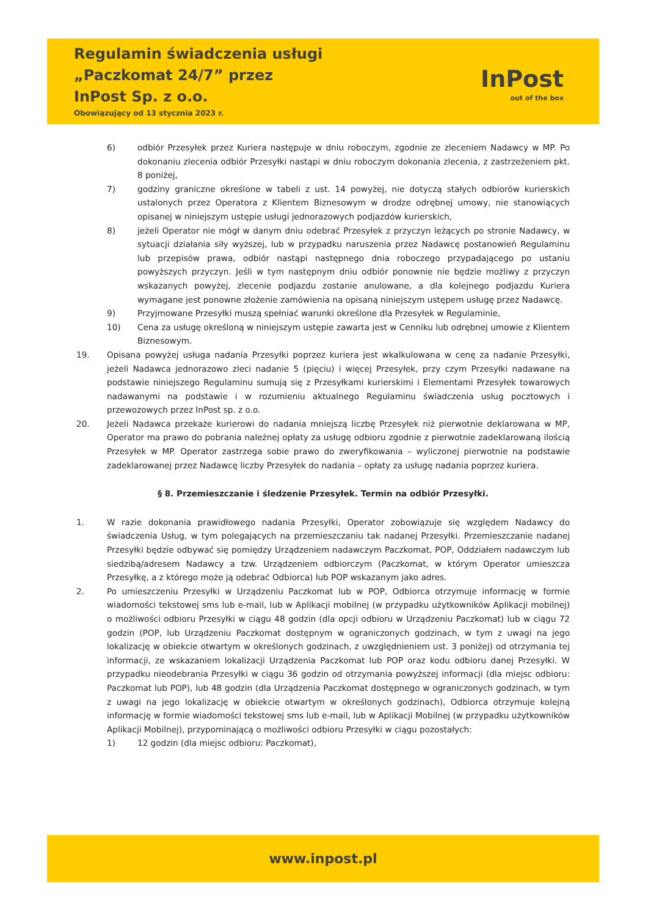Regulamin świadczenia usługi
„Paczkomat 24/7” przez
InPost Sp. z o.o.
Obowiązujący od 13 stycznia 2023 r.
InPost
out of the box
6) odbiór Przesyłek przez Kuriera następuje w dniu roboczym, zgodnie ze zleceniem Nadawcy w MP. Po dokonaniu zlecenia odbiór Przesyłki nastąpi w dniu roboczym dokonania zlecenia, z zastrzeżeniem pkt. 8 poniżej,
7) godziny graniczne określone w tabeli z ust. 14 powyżej, nie dotyczą stałych odbiorów kurierskich ustalonych przez Operatora z Klientem Biznesowym w drodze odrębnej umowy, nie stanowiących opisanej w niniejszym ustępie usługi jednorazowych podjazdów kurierskich,
8) jeżeli Operator nie mógł w danym dniu odebrać Przesyłek z przyczyn leżących po stronie Nadawcy, w sytuacji działania siły wyższej, lub w przypadku naruszenia przez Nadawcę postanowień Regulaminu lub przepisów prawa, odbiór nastąpi następnego dnia roboczego przypadającego po ustaniu powyższych przyczyn. Jeśli w tym następnym dniu odbiór ponownie nie będzie możliwy z przyczyn wskazanych powyżej, zlecenie podjazdu zostanie anulowane, a dla kolejnego podjazdu Kuriera wymagane jest ponowne złożenie zamówienia na opisaną niniejszym ustępem usługę przez Nadawcę.
9) Przyjmowane Przesyłki muszą spełniać warunki określone dla Przesyłek w Regulaminie,
10) Cena za usługę określoną w niniejszym ustępie zawarta jest w Cenniku lub odrębnej umowie z Klientem Biznesowym.
19. Opisana powyżej usługa nadania Przesyłki poprzez kuriera jest wkalkulowana w cenę za nadanie Przesyłki, jeżeli Nadawca jednorazowo zleci nadanie 5 (pięciu) i więcej Przesyłek, przy czym Przesyłki nadawane na podstawie niniejszego Regulaminu sumują się z Przesyłkami kurierskimi i Elementami Przesyłek towarowych nadawanymi na podstawie i w rozumieniu aktualnego Regulaminu świadczenia usług pocztowych i przewozowych przez InPost sp. z o.o.
20. Jeżeli Nadawca przekaże kurierowi do nadania mniejszą liczbę Przesyłek niż pierwotnie deklarowana w MP, Operator ma prawo do pobrania należnej opłaty za usługę odbioru zgodnie z pierwotnie zadeklarowaną ilością Przesyłek w MP. Operator zastrzega sobie prawo do zweryfikowania – wyliczonej pierwotnie na podstawie zadeklarowanej przez Nadawcę liczby Przesyłek do nadania – opłaty za usługę nadania poprzez kuriera.
§ 8. Przemieszczanie i śledzenie Przesyłek. Termin na odbiór Przesyłki.
1. W razie dokonania prawidłowego nadania Przesyłki, Operator zobowiązuje się względem Nadawcy do świadczenia Usług, w tym polegających na przemieszczaniu tak nadanej Przesyłki. Przemieszczanie nadanej Przesyłki będzie odbywać się pomiędzy Urządzeniem nadawczym Paczkomat, POP, Oddziałem nadawczym lub siedzibą/adresem Nadawcy a tzw. Urządzeniem odbiorczym (Paczkomat, w którym Operator umieszcza Przesyłkę, a z którego może ją odebrać Odbiorca) lub POP wskazanym jako adres.
2. Po umieszczeniu Przesyłki w Urządzeniu Paczkomat lub w POP, Odbiorca otrzymuje informację w formie wiadomości tekstowej sms lub e-mail, lub w Aplikacji mobilnej (w przypadku użytkowników Aplikacji mobilnej) o możliwości odbioru Przesyłki w ciągu 48 godzin (dla opcji odbioru w Urządzeniu Paczkomat) lub w ciągu 72 godzin (POP, lub Urządzeniu Paczkomat dostępnym w ograniczonych godzinach, w tym z uwagi na jego lokalizację w obiekcie otwartym w określonych godzinach, z uwzględnieniem ust. 3 poniżej) od otrzymania tej informacji, ze wskazaniem lokalizacji Urządzenia Paczkomat lub POP oraz kodu odbioru danej Przesyłki. W przypadku nieodebrania Przesyłki w ciągu 36 godzin od otrzymania powyższej informacji (dla miejsc odbioru: Paczkomat lub POP), lub 48 godzin (dla Urządzenia Paczkomat dostępnego w ograniczonych godzinach, w tym z uwagi na jego lokalizację w obiekcie otwartym w określonych godzinach), Odbiorca otrzymuje kolejną informację w formie wiadomości tekstowej sms lub e-mail, lub w Aplikacji Mobilnej (w przypadku użytkowników Aplikacji Mobilnej), przypominającą o możliwości odbioru Przesyłki w ciągu pozostałych:
1) 12 godzin (dla miejsc odbioru: Paczkomat),
www.inpost.pl